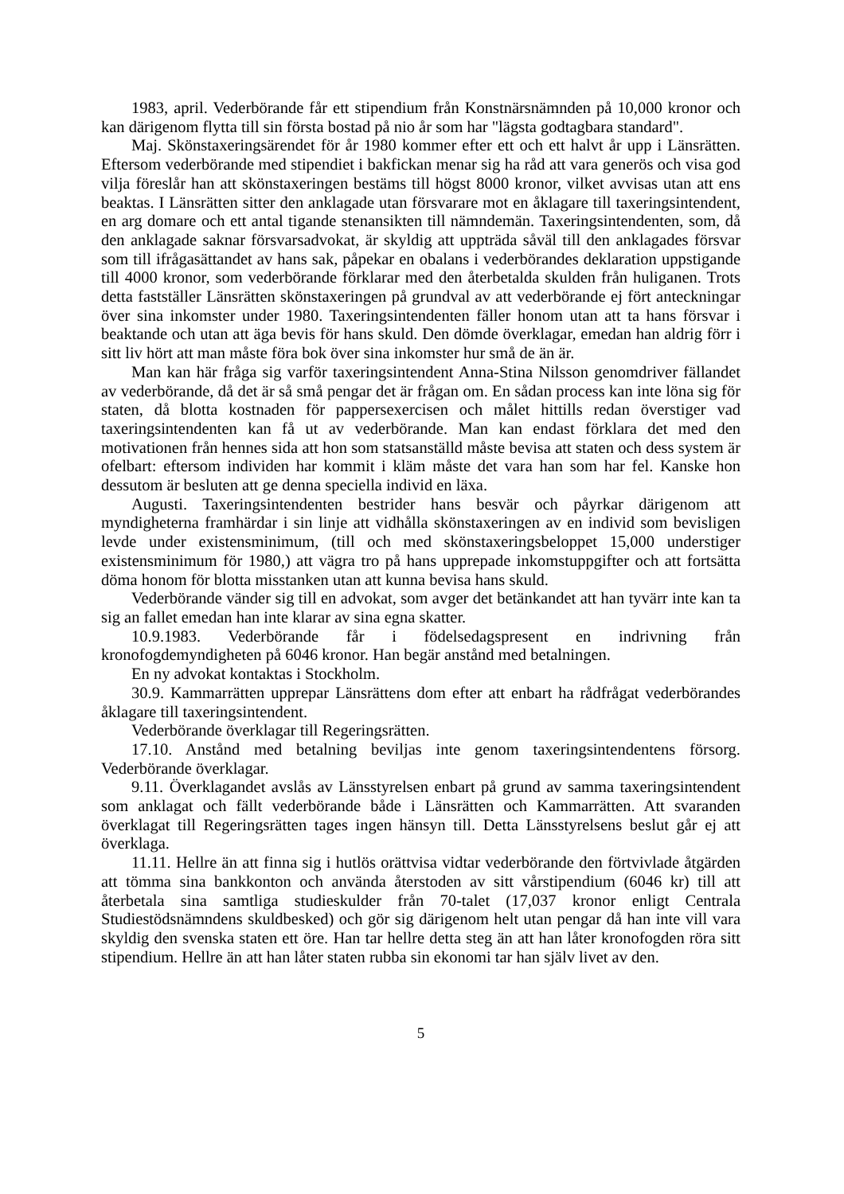1983, april. Vederbörande får ett stipendium från Konstnärsnämnden på 10,000 kronor och kan därigenom flytta till sin första bostad på nio år som har "lägsta godtagbara standard".
Maj. Skönstaxeringsärendet för år 1980 kommer efter ett och ett halvt år upp i Länsrätten. Eftersom vederbörande med stipendiet i bakfickan menar sig ha råd att vara generös och visa god vilja föreslår han att skönstaxeringen bestäms till högst 8000 kronor, vilket avvisas utan att ens beaktas. I Länsrätten sitter den anklagade utan försvarare mot en åklagare till taxeringsintendent, en arg domare och ett antal tigande stenansikten till nämndemän. Taxeringsintendenten, som, då den anklagade saknar försvarsadvokat, är skyldig att uppträda såväl till den anklagades försvar som till ifrågasättandet av hans sak, påpekar en obalans i vederbörandes deklaration uppstigande till 4000 kronor, som vederbörande förklarar med den återbetalda skulden från huliganen. Trots detta fastställer Länsrätten skönstaxeringen på grundval av att vederbörande ej fört anteckningar över sina inkomster under 1980. Taxeringsintendenten fäller honom utan att ta hans försvar i beaktande och utan att äga bevis för hans skuld. Den dömde överklagar, emedan han aldrig förr i sitt liv hört att man måste föra bok över sina inkomster hur små de än är.
Man kan här fråga sig varför taxeringsintendent Anna-Stina Nilsson genomdriver fällandet av vederbörande, då det är så små pengar det är frågan om. En sådan process kan inte löna sig för staten, då blotta kostnaden för pappersexercisen och målet hittills redan överstiger vad taxeringsintendenten kan få ut av vederbörande. Man kan endast förklara det med den motivationen från hennes sida att hon som statsanställd måste bevisa att staten och dess system är ofelbart: eftersom individen har kommit i kläm måste det vara han som har fel. Kanske hon dessutom är besluten att ge denna speciella individ en läxa.
Augusti. Taxeringsintendenten bestrider hans besvär och påyrkar därigenom att myndigheterna framhärdar i sin linje att vidhålla skönstaxeringen av en individ som bevisligen levde under existensminimum, (till och med skönstaxeringsbeloppet 15,000 understiger existensminimum för 1980,) att vägra tro på hans upprepade inkomstuppgifter och att fortsätta döma honom för blotta misstanken utan att kunna bevisa hans skuld.
Vederbörande vänder sig till en advokat, som avger det betänkandet att han tyvärr inte kan ta sig an fallet emedan han inte klarar av sina egna skatter.
10.9.1983. Vederbörande får i födelsedagspresent en indrivning från kronofogdemyndigheten på 6046 kronor. Han begär anstånd med betalningen.
En ny advokat kontaktas i Stockholm.
30.9. Kammarrätten upprepar Länsrättens dom efter att enbart ha rådfrågat vederbörandes åklagare till taxeringsintendent.
Vederbörande överklagar till Regeringsrätten.
17.10. Anstånd med betalning beviljas inte genom taxeringsintendentens försorg. Vederbörande överklagar.
9.11. Överklagandet avslås av Länsstyrelsen enbart på grund av samma taxeringsintendent som anklagat och fällt vederbörande både i Länsrätten och Kammarrätten. Att svaranden överklagat till Regeringsrätten tages ingen hänsyn till. Detta Länsstyrelsens beslut går ej att överklaga.
11.11. Hellre än att finna sig i hutlös orättvisa vidtar vederbörande den förtvivlade åtgärden att tömma sina bankkonton och använda återstoden av sitt vårstipendium (6046 kr) till att återbetala sina samtliga studieskulder från 70-talet (17,037 kronor enligt Centrala Studiestödsnämndens skuldbesked) och gör sig därigenom helt utan pengar då han inte vill vara skyldig den svenska staten ett öre. Han tar hellre detta steg än att han låter kronofogden röra sitt stipendium. Hellre än att han låter staten rubba sin ekonomi tar han själv livet av den.
5